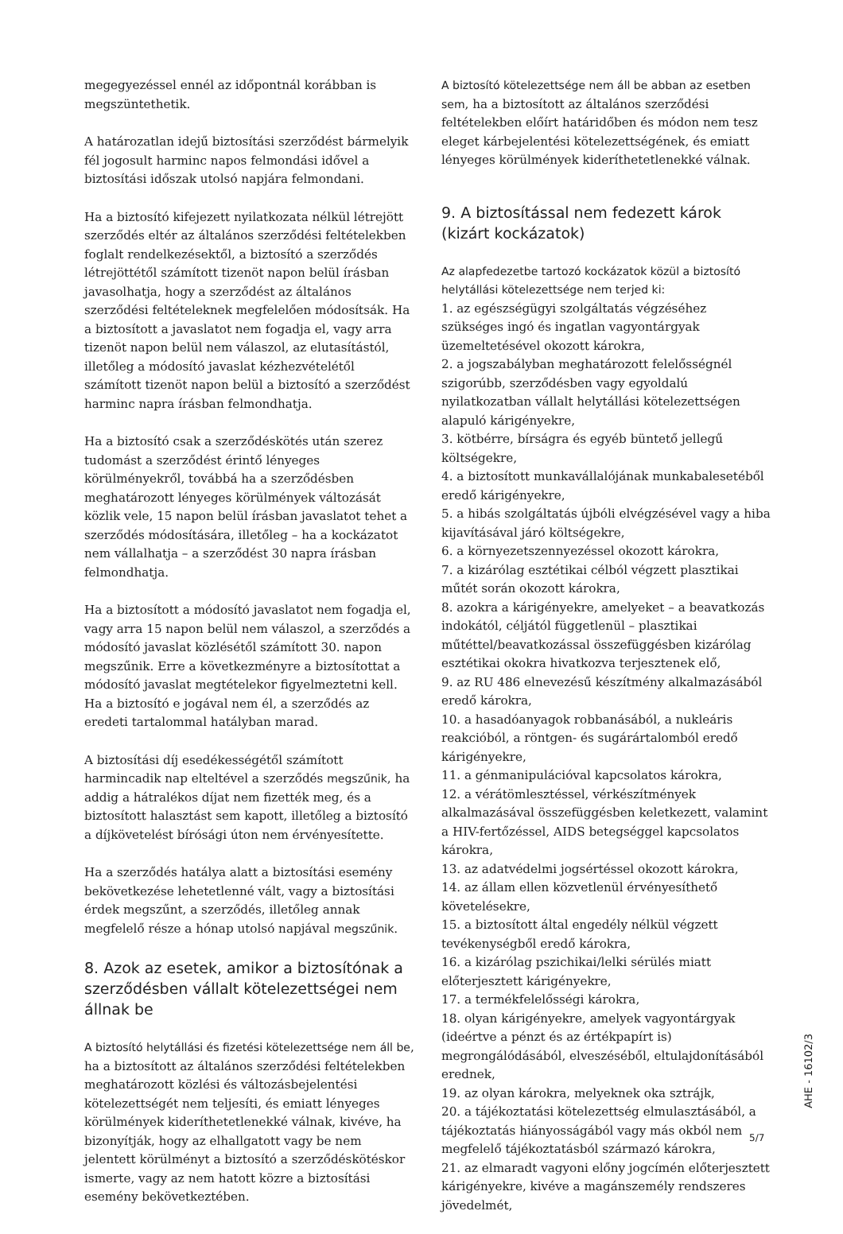megegyezéssel ennél az időpontnál korábban is megszüntethetik.
A határozatlan idejű biztosítási szerződést bármelyik fél jogosult harminc napos felmondási idővel a biztosítási időszak utolsó napjára felmondani.
Ha a biztosító kifejezett nyilatkozata nélkül létrejött szerződés eltér az általános szerződési feltételekben foglalt rendelkezésektől, a biztosító a szerződés létrejöttétől számított tizenöt napon belül írásban javasolhatja, hogy a szerződést az általános szerződési feltételeknek megfelelően módosítsák. Ha a biztosított a javaslatot nem fogadja el, vagy arra tizenöt napon belül nem válaszol, az elutasítástól, illetőleg a módosító javaslat kézhezvételétől számított tizenöt napon belül a biztosító a szerződést harminc napra írásban felmondhatja.
Ha a biztosító csak a szerződéskötés után szerez tudomást a szerződést érintő lényeges körülményekről, továbbá ha a szerződésben meghatározott lényeges körülmények változását közlik vele, 15 napon belül írásban javaslatot tehet a szerződés módosítására, illetőleg – ha a kockázatot nem vállalhatja – a szerződést 30 napra írásban felmondhatja.
Ha a biztosított a módosító javaslatot nem fogadja el, vagy arra 15 napon belül nem válaszol, a szerződés a módosító javaslat közlésétől számított 30. napon megszűnik. Erre a következményre a biztosítottat a módosító javaslat megtételekor figyelmeztetni kell. Ha a biztosító e jogával nem él, a szerződés az eredeti tartalommal hatályban marad.
A biztosítási díj esedékességétől számított harmincadik nap elteltével a szerződés megszűnik, ha addig a hátralékos díjat nem fizették meg, és a biztosított halasztást sem kapott, illetőleg a biztosító a díjkövetelést bírósági úton nem érvényesítette.
Ha a szerződés hatálya alatt a biztosítási esemény bekövetkezése lehetetlenné vált, vagy a biztosítási érdek megszűnt, a szerződés, illetőleg annak megfelelő része a hónap utolsó napjával megszűnik.
8. Azok az esetek, amikor a biztosítónak a szerződésben vállalt kötelezettségei nem állnak be
A biztosító helytállási és fizetési kötelezettsége nem áll be, ha a biztosított az általános szerződési feltételekben meghatározott közlési és változásbejelentési kötelezettségét nem teljesíti, és emiatt lényeges körülmények kideríthetetlenekké válnak, kivéve, ha bizonyítják, hogy az elhallgatott vagy be nem jelentett körülményt a biztosító a szerződéskötéskor ismerte, vagy az nem hatott közre a biztosítási esemény bekövetkeztében.
A biztosító kötelezettsége nem áll be abban az esetben sem, ha a biztosított az általános szerződési feltételekben előírt határidőben és módon nem tesz eleget kárbejelentési kötelezettségének, és emiatt lényeges körülmények kideríthetetlenekké válnak.
9. A biztosítással nem fedezett károk
(kizárt kockázatok)
Az alapfedezetbe tartozó kockázatok közül a biztosító helytállási kötelezettsége nem terjed ki:
1. az egészségügyi szolgáltatás végzéséhez szükséges ingó és ingatlan vagyontárgyak üzemeltetésével okozott károkra,
2. a jogszabályban meghatározott felelősségnél szigorúbb, szerződésben vagy egyoldalú nyilatkozatban vállalt helytállási kötelezettségen alapuló kárigényekre,
3. kötbérre, bírságra és egyéb büntető jellegű költségekre,
4. a biztosított munkavállalójának munkabalesetéből eredő kárigényekre,
5. a hibás szolgáltatás újbóli elvégzésével vagy a hiba kijavításával járó költségekre,
6. a környezetszennyezéssel okozott károkra,
7. a kizárólag esztétikai célból végzett plasztikai műtét során okozott károkra,
8. azokra a kárigényekre, amelyeket – a beavatkozás indokától, céljától függetlenül – plasztikai műtéttel/beavatkozással összefüggésben kizárólag esztétikai okokra hivatkozva terjesztenek elő,
9. az RU 486 elnevezésű készítmény alkalmazásából eredő károkra,
10. a hasadóanyagok robbanásából, a nukleáris reakcióból, a röntgen- és sugárártalomból eredő kárigényekre,
11. a génmanipulációval kapcsolatos károkra,
12. a vérátömlesztéssel, vérkészítmények alkalmazásával összefüggésben keletkezett, valamint a HIV-fertőzéssel, AIDS betegséggel kapcsolatos károkra,
13. az adatvédelmi jogsértéssel okozott károkra,
14. az állam ellen közvetlenül érvényesíthető követelésekre,
15. a biztosított által engedély nélkül végzett tevékenységből eredő károkra,
16. a kizárólag pszichikai/lelki sérülés miatt előterjesztett kárigényekre,
17. a termékfelelősségi károkra,
18. olyan kárigényekre, amelyek vagyontárgyak (ideértve a pénzt és az értékpapírt is) megrongálódásából, elveszéséből, eltulajdonításából erednek,
19. az olyan károkra, melyeknek oka sztrájk,
20. a tájékoztatási kötelezettség elmulasztásából, a tájékoztatás hiányosságából vagy más okból nem megfelelő tájékoztatásból származó károkra,
21. az elmaradt vagyoni előny jogcímén előterjesztett kárigényekre, kivéve a magánszemély rendszeres jövedelmét,
AHE - 16102/3
5/7